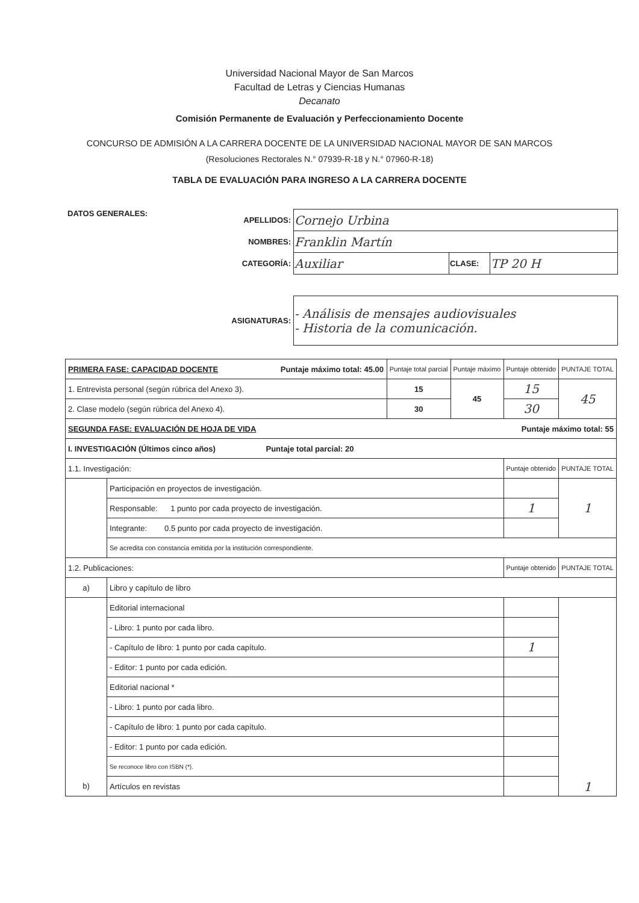Universidad Nacional Mayor de San Marcos
Facultad de Letras y Ciencias Humanas
Decanato
Comisión Permanente de Evaluación y Perfeccionamiento Docente
CONCURSO DE ADMISIÓN A LA CARRERA DOCENTE DE LA UNIVERSIDAD NACIONAL MAYOR DE SAN MARCOS
(Resoluciones Rectorales N.° 07939-R-18 y N.° 07960-R-18)
TABLA DE EVALUACIÓN PARA INGRESO A LA CARRERA DOCENTE
DATOS GENERALES:
| APELLIDOS: | Cornejo Urbina | | |
| NOMBRES: | Franklin Martín | | |
| CATEGORÍA: | Auxiliar | CLASE: | TP 20 H |
| ASIGNATURAS: | - Análisis de mensajes audiovisuales - Historia de la comunicación. | | |
| PRIMERA FASE: CAPACIDAD DOCENTE Puntaje máximo total: 45.00 | | Puntaje total parcial | Puntaje máximo | Puntaje obtenido | PUNTAJE TOTAL |
| 1. Entrevista personal (según rúbrica del Anexo 3). | | 15 | 45 | 15 | 45 |
| 2. Clase modelo (según rúbrica del Anexo 4). | | 30 | | 30 | |
| SEGUNDA FASE: EVALUACIÓN DE HOJA DE VIDA Puntaje máximo total: 55 | | | | | |
| I. INVESTIGACIÓN (Últimos cinco años) Puntaje total parcial: 20 | | | | | |
| 1.1. Investigación: | | | | Puntaje obtenido | PUNTAJE TOTAL |
| | Participación en proyectos de investigación. | | | | 1 |
| | Responsable: 1 punto por cada proyecto de investigación. | | | 1 | |
| | Integrante: 0.5 punto por cada proyecto de investigación. | | | | |
| | Se acredita con constancia emitida por la institución correspondiente. | | | | |
| 1.2. Publicaciones: | | | | Puntaje obtenido | PUNTAJE TOTAL |
| a) | Libro y capítulo de libro | | | | |
| | Editorial internacional | | | | 1 |
| | - Libro: 1 punto por cada libro. | | | | |
| | - Capítulo de libro: 1 punto por cada capítulo. | | | 1 | |
| | - Editor: 1 punto por cada edición. | | | | |
| | Editorial nacional * | | | | |
| | - Libro: 1 punto por cada libro. | | | | |
| | - Capítulo de libro: 1 punto por cada capítulo. | | | | |
| | - Editor: 1 punto por cada edición. | | | | |
| | Se reconoce libro con ISBN (*). | | | | |
| b) | Artículos en revistas | | | | |